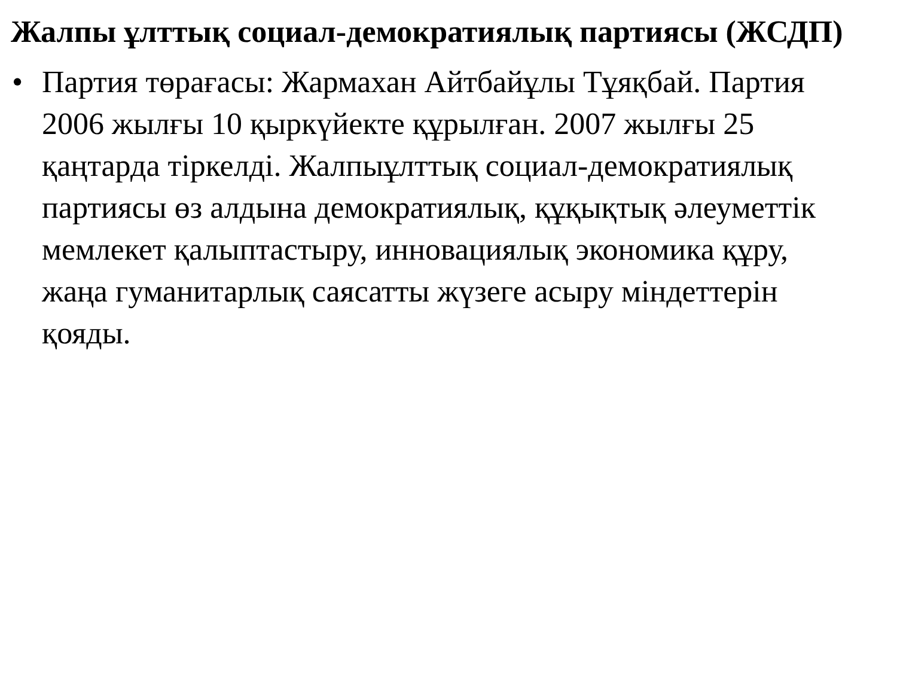Жалпы ұлттық социал-демократиялық партиясы (ЖСДП)
• Партия төрағасы: Жармахан Айтбайұлы Тұяқбай. Партия 2006 жылғы 10 қыркүйекте құрылған. 2007 жылғы 25 қаңтарда тіркелді. Жалпыұлттық социал-демократиялық партиясы өз алдына демократиялық, құқықтық әлеуметтік мемлекет қалыптастыру, инновациялық экономика құру, жаңа гуманитарлық саясатты жүзеге асыру міндеттерін қояды.